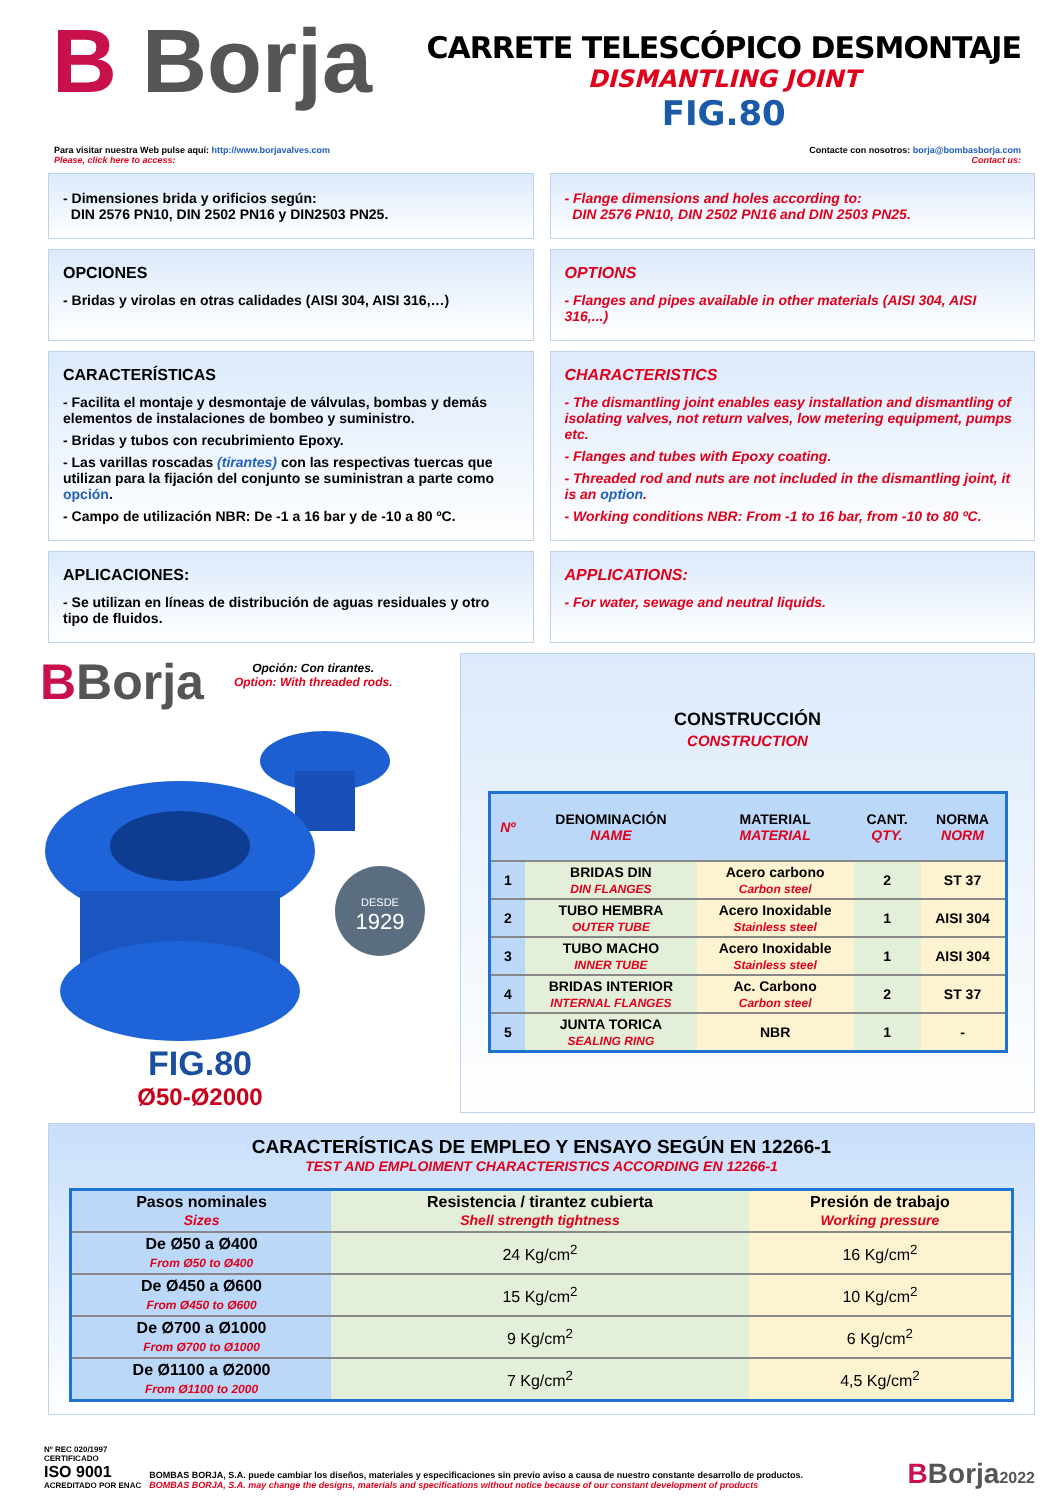B Borja
CARRETE TELESCÓPICO DESMONTAJE
DISMANTLING JOINT
FIG.80
Para visitar nuestra Web pulse aquí: http://www.borjavalves.com
Please, click here to access:
Contacte con nosotros: borja@bombasborja.com
Contact us:
- Dimensiones brida y orificios según:
DIN 2576 PN10, DIN 2502 PN16 y DIN2503 PN25.
- Flange dimensions and holes according to:
DIN 2576 PN10, DIN 2502 PN16 and DIN 2503 PN25.
OPCIONES
- Bridas y virolas en otras calidades (AISI 304, AISI 316,…)
OPTIONS
- Flanges and pipes available in other materials (AISI 304, AISI 316,...)
CARACTERÍSTICAS
- Facilita el montaje y desmontaje de válvulas, bombas y demás elementos de instalaciones de bombeo y suministro.
- Bridas y tubos con recubrimiento Epoxy.
- Las varillas roscadas (tirantes) con las respectivas tuercas que utilizan para la fijación del conjunto se suministran a parte como opción.
- Campo de utilización NBR: De -1 a 16 bar y de -10 a 80 ºC.
CHARACTERISTICS
- The dismantling joint enables easy installation and dismantling of isolating valves, not return valves, low metering equipment, pumps etc.
- Flanges and tubes with Epoxy coating.
- Threaded rod and nuts are not included in the dismantling joint, it is an option.
- Working conditions NBR: From -1 to 16 bar, from -10 to 80 ºC.
APLICACIONES:
- Se utilizan en líneas de distribución de aguas residuales y otro tipo de fluidos.
APPLICATIONS:
- For water, sewage and neutral liquids.
BBorja
Opción: Con tirantes.
Option: With threaded rods.
DESDE
1929
FIG.80
Ø50-Ø2000
CONSTRUCCIÓN
CONSTRUCTION
| Nº | DENOMINACIÓN NAME | MATERIAL MATERIAL | CANT. QTY. | NORMA NORM |
| --- | --- | --- | --- | --- |
| 1 | BRIDAS DIN DIN FLANGES | Acero carbono Carbon steel | 2 | ST 37 |
| 2 | TUBO HEMBRA OUTER TUBE | Acero Inoxidable Stainless steel | 1 | AISI 304 |
| 3 | TUBO MACHO INNER TUBE | Acero Inoxidable Stainless steel | 1 | AISI 304 |
| 4 | BRIDAS INTERIOR INTERNAL FLANGES | Ac. Carbono Carbon steel | 2 | ST 37 |
| 5 | JUNTA TORICA SEALING RING | NBR | 1 | - |
CARACTERÍSTICAS DE EMPLEO Y ENSAYO SEGÚN EN 12266-1
TEST AND EMPLOIMENT CHARACTERISTICS ACCORDING EN 12266-1
| Pasos nominales Sizes | Resistencia / tirantez cubierta Shell strength tightness | Presión de trabajo Working pressure |
| --- | --- | --- |
| De Ø50 a Ø400 From Ø50 to Ø400 | 24 Kg/cm<sup>2</sup> | 16 Kg/cm<sup>2</sup> |
| De Ø450 a Ø600 From Ø450 to Ø600 | 15 Kg/cm<sup>2</sup> | 10 Kg/cm<sup>2</sup> |
| De Ø700 a Ø1000 From Ø700 to Ø1000 | 9 Kg/cm<sup>2</sup> | 6 Kg/cm<sup>2</sup> |
| De Ø1100 a Ø2000 From Ø1100 to 2000 | 7 Kg/cm<sup>2</sup> | 4,5 Kg/cm<sup>2</sup> |
Nº REC 020/1997
CERTIFICADO
ISO 9001
ACREDITADO POR ENAC
BOMBAS BORJA, S.A. puede cambiar los diseños, materiales y especificaciones sin previo aviso a causa de nuestro constante desarrollo de productos.
BOMBAS BORJA, S.A. may change the designs, materials and specifications without notice because of our constant development of products
BBorja2022